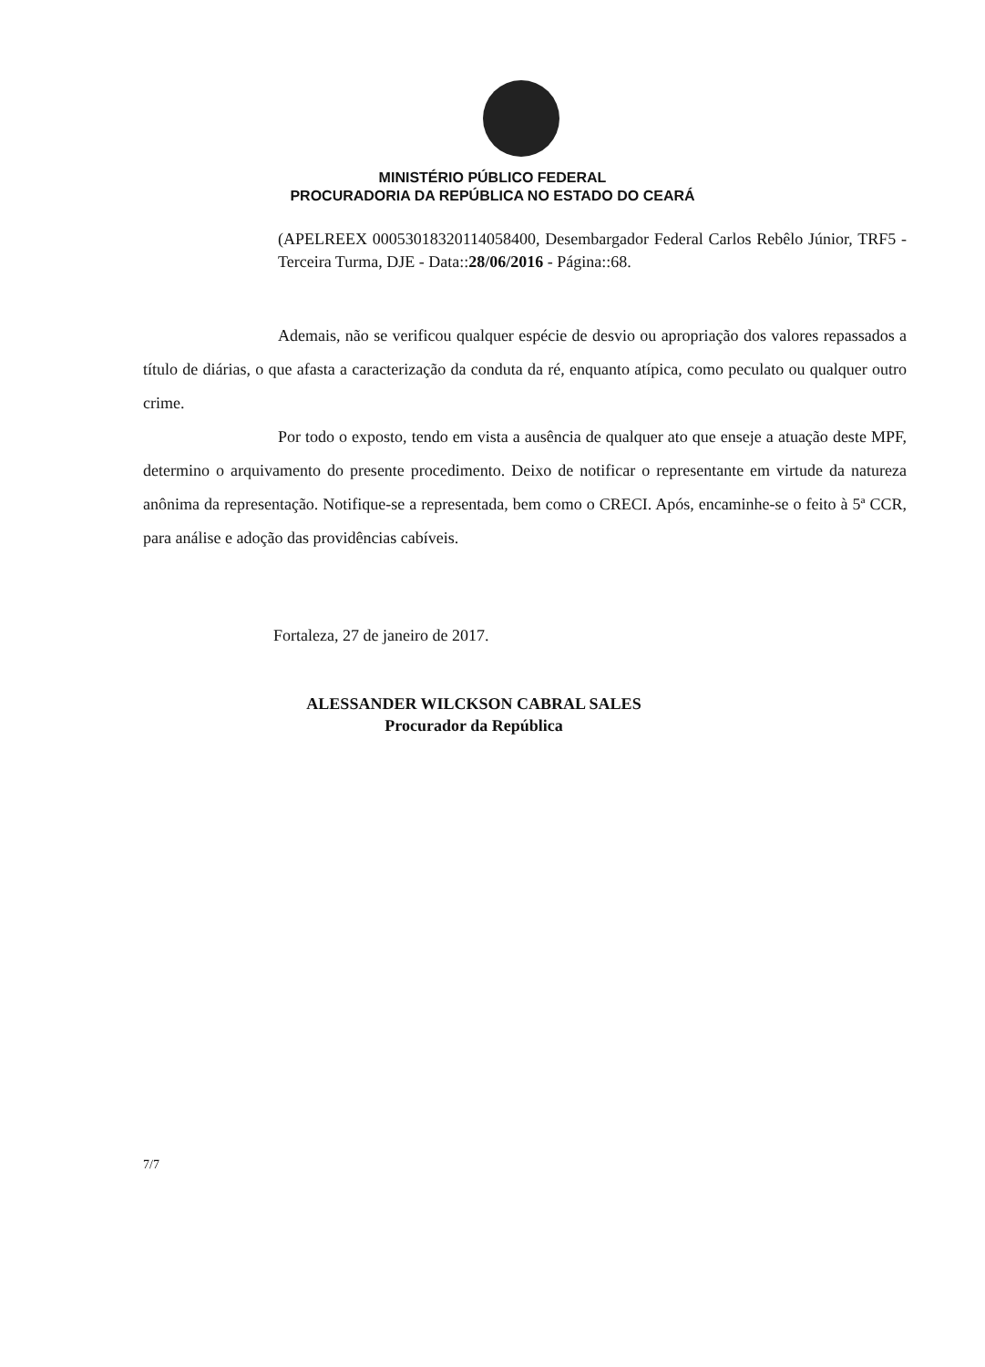MINISTÉRIO PÚBLICO FEDERAL
PROCURADORIA DA REPÚBLICA NO ESTADO DO CEARÁ
(APELREEX 00053018320114058400, Desembargador Federal Carlos Rebêlo Júnior, TRF5 - Terceira Turma, DJE - Data::28/06/2016 - Página::68.
Ademais, não se verificou qualquer espécie de desvio ou apropriação dos valores repassados a título de diárias, o que afasta a caracterização da conduta da ré, enquanto atípica, como peculato ou qualquer outro crime.
Por todo o exposto, tendo em vista a ausência de qualquer ato que enseje a atuação deste MPF, determino o arquivamento do presente procedimento. Deixo de notificar o representante em virtude da natureza anônima da representação. Notifique-se a representada, bem como o CRECI. Após, encaminhe-se o feito à 5ª CCR, para análise e adoção das providências cabíveis.
Fortaleza, 27 de janeiro de 2017.
ALESSANDER WILCKSON CABRAL SALES
Procurador da República
7/7